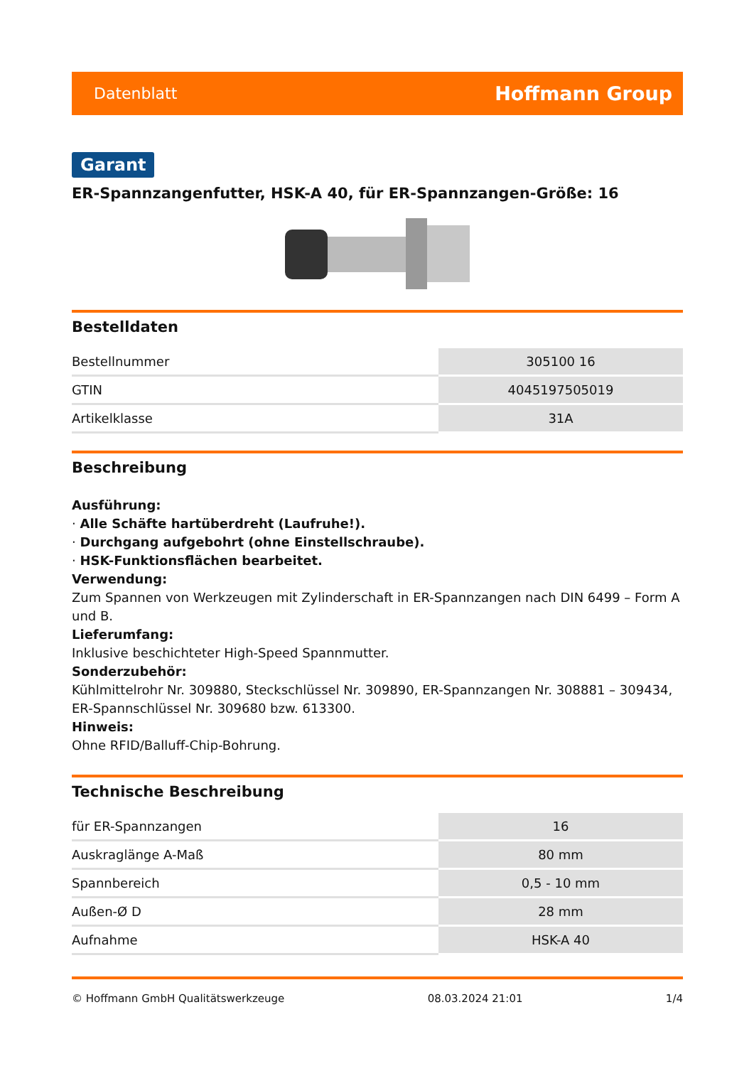Datenblatt Hoffmann Group
Garant
ER-Spannzangenfutter, HSK-A 40, für ER-Spannzangen-Größe: 16
Bestelldaten
| Bestellnummer | 305100 16 |
| GTIN | 4045197505019 |
| Artikelklasse | 31A |
Beschreibung
Ausführung:
· Alle Schäfte hartüberdreht (Laufruhe!).
· Durchgang aufgebohrt (ohne Einstellschraube).
· HSK-Funktionsflächen bearbeitet.
Verwendung:
Zum Spannen von Werkzeugen mit Zylinderschaft in ER-Spannzangen nach DIN 6499 – Form A und B.
Lieferumfang:
Inklusive beschichteter High-Speed Spannmutter.
Sonderzubehör:
Kühlmittelrohr Nr. 309880, Steckschlüssel Nr. 309890, ER-Spannzangen Nr. 308881 – 309434, ER-Spannschlüssel Nr. 309680 bzw. 613300.
Hinweis:
Ohne RFID/Balluff-Chip-Bohrung.
Technische Beschreibung
| für ER-Spannzangen | 16 |
| Auskraglänge A-Maß | 80 mm |
| Spannbereich | 0,5 - 10 mm |
| Außen-Ø D | 28 mm |
| Aufnahme | HSK-A 40 |
© Hoffmann GmbH Qualitätswerkzeuge 08.03.2024 21:01 1/4